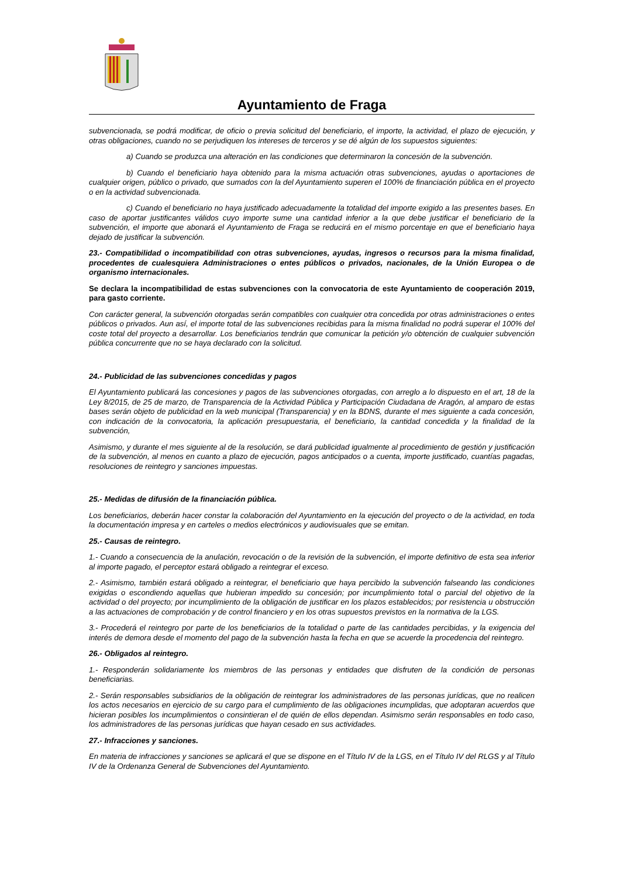Ayuntamiento de Fraga
subvencionada, se podrá modificar, de oficio o previa solicitud del beneficiario, el importe, la actividad, el plazo de ejecución, y otras obligaciones, cuando no se perjudiquen los intereses de terceros y se dé algún de los supuestos siguientes:
a) Cuando se produzca una alteración en las condiciones que determinaron la concesión de la subvención.
b) Cuando el beneficiario haya obtenido para la misma actuación otras subvenciones, ayudas o aportaciones de cualquier origen, público o privado, que sumados con la del Ayuntamiento superen el 100% de financiación pública en el proyecto o en la actividad subvencionada.
c) Cuando el beneficiario no haya justificado adecuadamente la totalidad del importe exigido a las presentes bases. En caso de aportar justificantes válidos cuyo importe sume una cantidad inferior a la que debe justificar el beneficiario de la subvención, el importe que abonará el Ayuntamiento de Fraga se reducirá en el mismo porcentaje en que el beneficiario haya dejado de justificar la subvención.
23.- Compatibilidad o incompatibilidad con otras subvenciones, ayudas, ingresos o recursos para la misma finalidad, procedentes de cualesquiera Administraciones o entes públicos o privados, nacionales, de la Unión Europea o de organismo internacionales.
Se declara la incompatibilidad de estas subvenciones con la convocatoria de este Ayuntamiento de cooperación 2019, para gasto corriente.
Con carácter general, la subvención otorgadas serán compatibles con cualquier otra concedida por otras administraciones o entes públicos o privados. Aun así, el importe total de las subvenciones recibidas para la misma finalidad no podrá superar el 100% del coste total del proyecto a desarrollar. Los beneficiarios tendrán que comunicar la petición y/o obtención de cualquier subvención pública concurrente que no se haya declarado con la solicitud.
24.- Publicidad de las subvenciones concedidas y pagos
El Ayuntamiento publicará las concesiones y pagos de las subvenciones otorgadas, con arreglo a lo dispuesto en el art, 18 de la Ley 8/2015, de 25 de marzo, de Transparencia de la Actividad Pública y Participación Ciudadana de Aragón, al amparo de estas bases serán objeto de publicidad en la web municipal (Transparencia) y en la BDNS, durante el mes siguiente a cada concesión, con indicación de la convocatoria, la aplicación presupuestaria, el beneficiario, la cantidad concedida y la finalidad de la subvención,
Asimismo, y durante el mes siguiente al de la resolución, se dará publicidad igualmente al procedimiento de gestión y justificación de la subvención, al menos en cuanto a plazo de ejecución, pagos anticipados o a cuenta, importe justificado, cuantías pagadas, resoluciones de reintegro y sanciones impuestas.
25.- Medidas de difusión de la financiación pública.
Los beneficiarios, deberán hacer constar la colaboración del Ayuntamiento en la ejecución del proyecto o de la actividad, en toda la documentación impresa y en carteles o medios electrónicos y audiovisuales que se emitan.
25.- Causas de reintegro.
1.- Cuando a consecuencia de la anulación, revocación o de la revisión de la subvención, el importe definitivo de esta sea inferior al importe pagado, el perceptor estará obligado a reintegrar el exceso.
2.- Asimismo, también estará obligado a reintegrar, el beneficiario que haya percibido la subvención falseando las condiciones exigidas o escondiendo aquellas que hubieran impedido su concesión; por incumplimiento total o parcial del objetivo de la actividad o del proyecto; por incumplimiento de la obligación de justificar en los plazos establecidos; por resistencia u obstrucción a las actuaciones de comprobación y de control financiero y en los otras supuestos previstos en la normativa de la LGS.
3.- Procederá el reintegro por parte de los beneficiarios de la totalidad o parte de las cantidades percibidas, y la exigencia del interés de demora desde el momento del pago de la subvención hasta la fecha en que se acuerde la procedencia del reintegro.
26.- Obligados al reintegro.
1.- Responderán solidariamente los miembros de las personas y entidades que disfruten de la condición de personas beneficiarias.
2.- Serán responsables subsidiarios de la obligación de reintegrar los administradores de las personas jurídicas, que no realicen los actos necesarios en ejercicio de su cargo para el cumplimiento de las obligaciones incumplidas, que adoptaran acuerdos que hicieran posibles los incumplimientos o consintieran el de quién de ellos dependan. Asimismo serán responsables en todo caso, los administradores de las personas jurídicas que hayan cesado en sus actividades.
27.- Infracciones y sanciones.
En materia de infracciones y sanciones se aplicará el que se dispone en el Título IV de la LGS, en el Título IV del RLGS y al Título IV de la Ordenanza General de Subvenciones del Ayuntamiento.